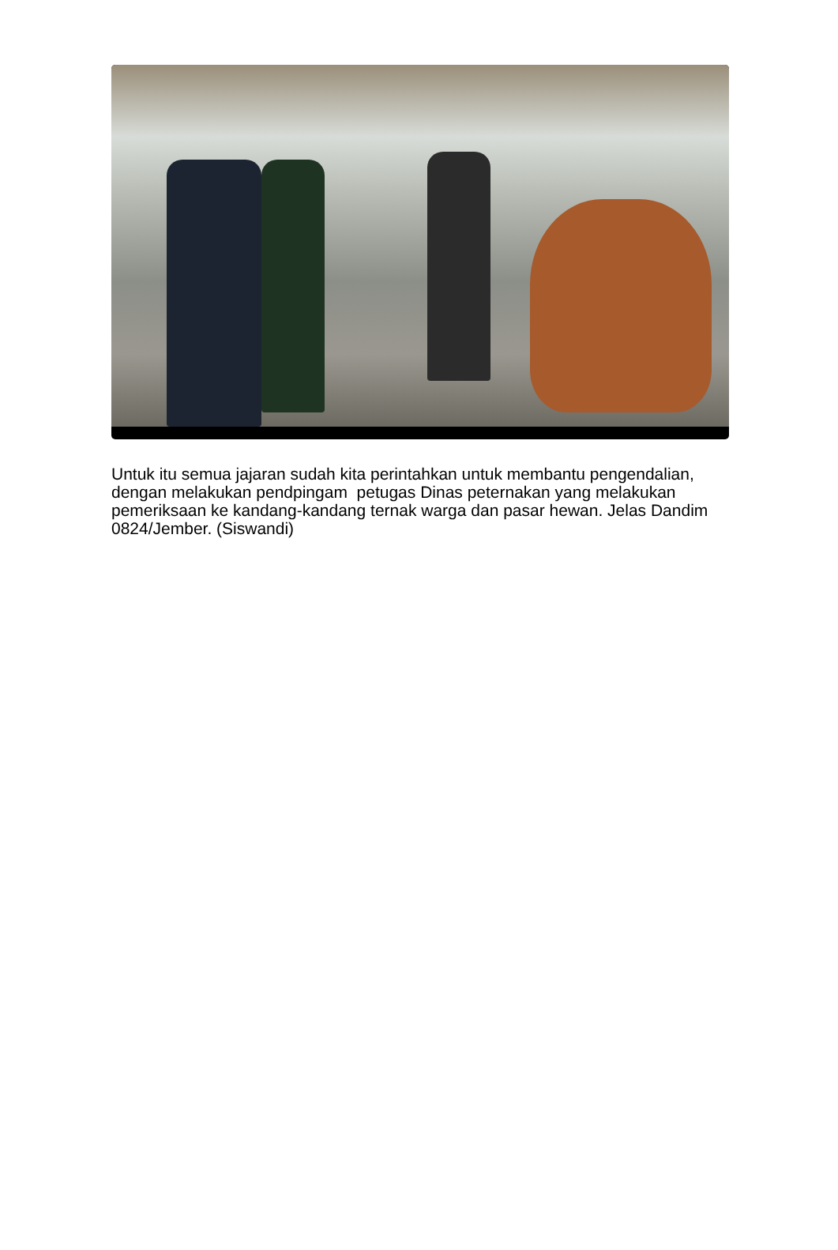Untuk itu semua jajaran sudah kita perintahkan untuk membantu pengendalian, dengan melakukan pendpingam petugas Dinas peternakan yang melakukan pemeriksaan ke kandang-kandang ternak warga dan pasar hewan. Jelas Dandim 0824/Jember. (Siswandi)